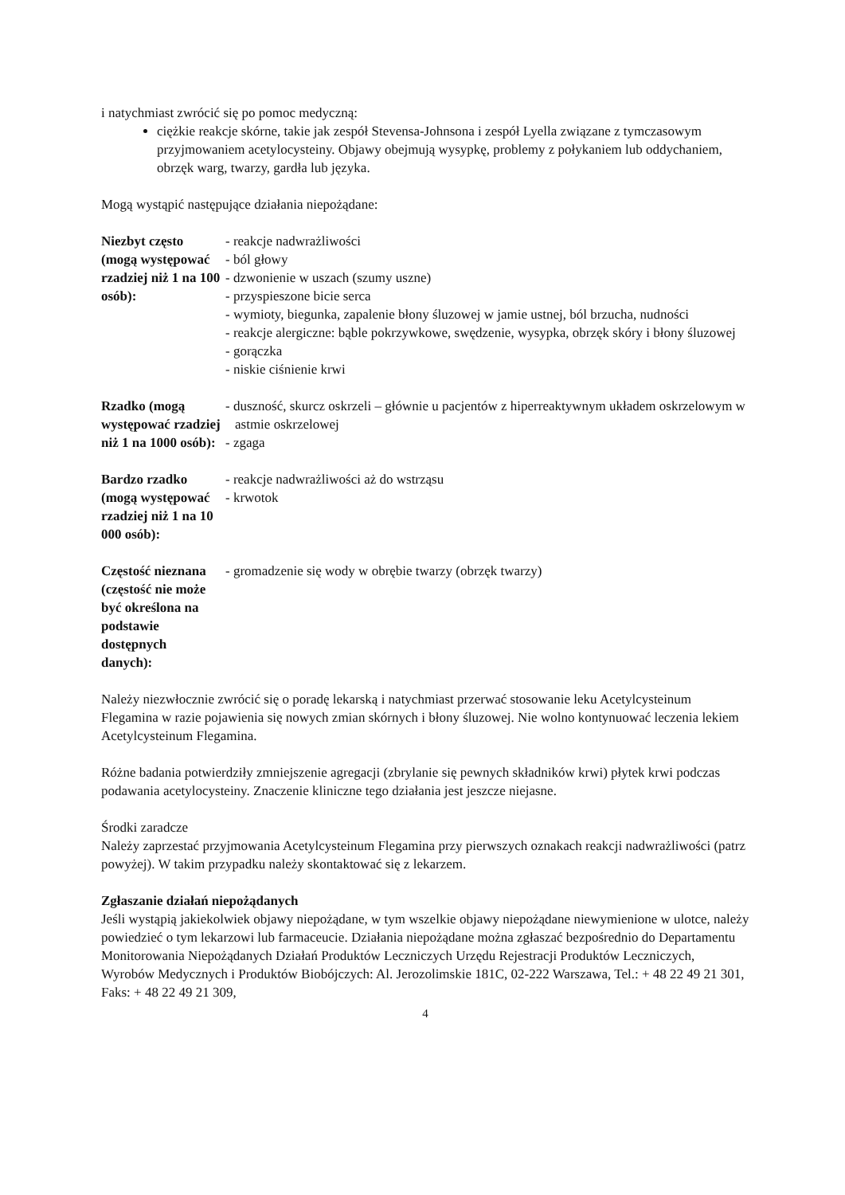i natychmiast zwrócić się po pomoc medyczną:
ciężkie reakcje skórne, takie jak zespół Stevensa-Johnsona i zespół Lyella związane z tymczasowym przyjmowaniem acetylocysteiny. Objawy obejmują wysypkę, problemy z połykaniem lub oddychaniem, obrzęk warg, twarzy, gardła lub języka.
Mogą wystąpić następujące działania niepożądane:
| Niezbyt często (mogą występować rzadziej niż 1 na 100 osób): | - reakcje nadwrażliwości - ból głowy - dzwonienie w uszach (szumy uszne) - przyspieszone bicie serca - wymioty, biegunka, zapalenie błony śluzowej w jamie ustnej, ból brzucha, nudności - reakcje alergiczne: bąble pokrzywkowe, swędzenie, wysypka, obrzęk skóry i błony śluzowej - gorączka - niskie ciśnienie krwi |
| Rzadko (mogą występować rzadziej niż 1 na 1000 osób): | - duszność, skurcz oskrzeli – głównie u pacjentów z hiperreaktywnym układem oskrzelowym w astmie oskrzelowej - zgaga |
| Bardzo rzadko (mogą występować rzadziej niż 1 na 10 000 osób): | - reakcje nadwrażliwości aż do wstrząsu - krwotok |
| Częstość nieznana (częstość nie może być określona na podstawie dostępnych danych): | - gromadzenie się wody w obrębie twarzy (obrzęk twarzy) |
Należy niezwłocznie zwrócić się o poradę lekarską i natychmiast przerwać stosowanie leku Acetylcysteinum Flegamina w razie pojawienia się nowych zmian skórnych i błony śluzowej. Nie wolno kontynuować leczenia lekiem Acetylcysteinum Flegamina.
Różne badania potwierdziły zmniejszenie agregacji (zbrylanie się pewnych składników krwi) płytek krwi podczas podawania acetylocysteiny. Znaczenie kliniczne tego działania jest jeszcze niejasne.
Środki zaradcze
Należy zaprzestać przyjmowania Acetylcysteinum Flegamina przy pierwszych oznakach reakcji nadwrażliwości (patrz powyżej). W takim przypadku należy skontaktować się z lekarzem.
Zgłaszanie działań niepożądanych
Jeśli wystąpią jakiekolwiek objawy niepożądane, w tym wszelkie objawy niepożądane niewymienione w ulotce, należy powiedzieć o tym lekarzowi lub farmaceucie. Działania niepożądane można zgłaszać bezpośrednio do Departamentu Monitorowania Niepożądanych Działań Produktów Leczniczych Urzędu Rejestracji Produktów Leczniczych, Wyrobów Medycznych i Produktów Biobójczych: Al. Jerozolimskie 181C, 02-222 Warszawa, Tel.: + 48 22 49 21 301, Faks: + 48 22 49 21 309,
4